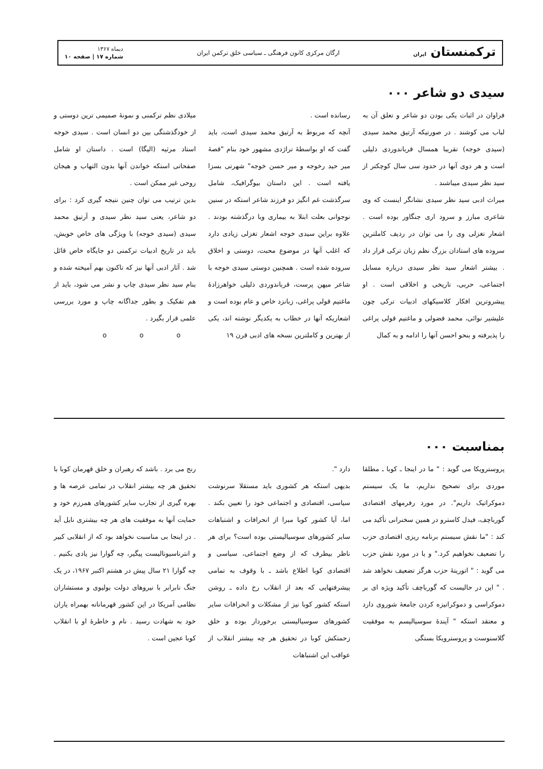ترکمنستان ایران
ارگان مرکزی کانون فرهنگی ـ سیاسی خلق ترکمن ایران
دیماه ۱۳۶۷
شماره ۱۷ | صفحه ۱۰
سیدی دو شاعر ۰۰۰
فراوان در اثبات یکی بودن دو شاعر و تعلق آن به لباب می کوشند . در صورتیکه آرتیق محمد سیدی (سیدی خوجه) تقریبا همسال قرباندوردی ذلیلی است و هر دوی آنها در حدود سی سال کوچکتر از سید نظر سیدی میباشند .
میراث ادبی سید نظر سیدی نشانگر اینست که وی شاعری مبارز و سرود اری جنگاور بوده است . اشعار تغزلی وی را می توان در ردیف کاملترین سروده های استادان بزرگ نظم زبان ترکی قرار داد . بیشتر اشعار سید نظر سیدی درباره مسایل اجتماعی، حربی، تاریخی و اخلاقی است . او پیشروترین افکار کلاسیکهای ادبیات ترکی چون علیشیر نوائی، محمد فضولی و ماغتیم قولی پراغی را پذیرفته و بنحو احسن آنها را ادامه و به کمال
رسانده است .
آنچه که مربوط به آرتیق محمد سیدی است، باید گفت که او بواسطهٔ تراژدی مشهور خود بنام "قصهٔ میر حید رخوجه و میر حسن خوجه" شهرتی بسزا یافته است . این داستان بیوگرافیک، شامل سرگذشت غم انگیز دو فرزند شاعر استکه در سنین نوجوانی بعلت ابتلا به بیماری وبا درگذشته بودند . علاوه براین سیدی خوجه اشعار تغزلی زیادی دارد که اغلب آنها در موضوع محبت، دوستی و اخلاق سروده شده است . همچنین دوستی سیدی خوجه با شاعر میهن پرست، قرباندوردی ذلیلی خواهرزادهٔ ماغتیم قولی پراغی، زبانزد خاص و عام بوده است و اشعاریکه آنها در خطاب به یکدیگر نوشته اند، یکی از بهترین و کاملترین نسخه های ادبی قرن ۱۹
میلادی نظم ترکمنی و نمونهٔ صمیمی ترین دوستی و از خودگذشتگی بین دو انسان است . سیدی خوجه استاد مرثیه (الیگا) است . داستان او شامل صفحاتی استکه خواندن آنها بدون التهاب و هیجان روحی غیر ممکن است .
بدین ترتیب می توان چنین نتیجه گیری کرد : برای دو شاعر، یعنی سید نظر سیدی و آرتیق محمد سیدی (سیدی خوجه) با ویژگی های خاص خویش، باید در تاریخ ادبیات ترکمنی دو جایگاه خاص قائل شد . آثار ادبی آنها نیز که تاکنون بهم آمیخته شده و بنام سید نظر سیدی چاپ و نشر می شود، باید از هم تفکیک و بطور جداگانه چاپ و مورد بررسی علمی قرار بگیرد .
o o o
بمناسبت ۰۰۰
پروسترویکا می گوید : " ما در اینجا ـ کوبا ـ مطلقا موردی برای تصحیح نداریم، ما یک سیستم دموکراتیک داریم". در مورد رفرمهای اقتصادی گورباچف، فیدل کاسترو در همین سخنرانی تأکید می کند : "ما نقش سیستم برنامه ریزی اقتصادی حزب را تضعیف نخواهیم کرد." و یا در مورد نقش حزب می گوید : " اتوریتهٔ حزب هرگز تضعیف نخواهد شد . " این در حالیست که گورباچف تأکید ویژه ای بر دموکراسی و دموکراتیزه کردن جامعهٔ شوروی دارد و معتقد استکه " آیندهٔ سوسیالیسم به موفقیت گلاسنوست و پروسترویکا بستگی
دارد ".
بدیهی استکه هر کشوری باید مستقلا سرنوشت سیاسی، اقتصادی و اجتماعی خود را تعیین بکند . اما، آیا کشور کوبا مبرا از انحرافات و اشتباهات سایر کشورهای سوسیالیستی بوده است؟ برای هر ناظر بیطرف که از وضع اجتماعی، سیاسی و اقتصادی کوبا اطلاع باشد ـ با وقوف به تمامی پیشرفتهایی که بعد از انقلاب رخ داده ـ روشن استکه کشور کوبا نیز از مشکلات و انحرافات سایر کشورهای سوسیالیستی برخوردار بوده و خلق زحمتکش کوبا در تحقیق هر چه بیشتر انقلاب از عواقب این اشتباهات
رنج می برد . باشد که رهبران و خلق قهرمان کوبا با تحقیق هر چه بیشتر انقلاب در تمامی عرصه ها و بهره گیری از تجارب سایر کشورهای همرزم خود و حمایت آنها به موفقیت های هر چه بیشتری نایل آید . در اینجا بی مناسبت نخواهد بود که از انقلابی کبیر و انترناسیونالیست پیگیر، چه گوارا نیز یادی بکنیم . چه گوارا ۲۱ سال پیش در هشتم اکتبر ۱۹۶۷، در یک جنگ نابرابر با نیروهای دولت بولیوی و مستشاران نظامی آمریکا در این کشور قهرمانانه بهمراه یاران خود به شهادت رسید . نام و خاطرهٔ او با انقلاب کوبا عجین است .